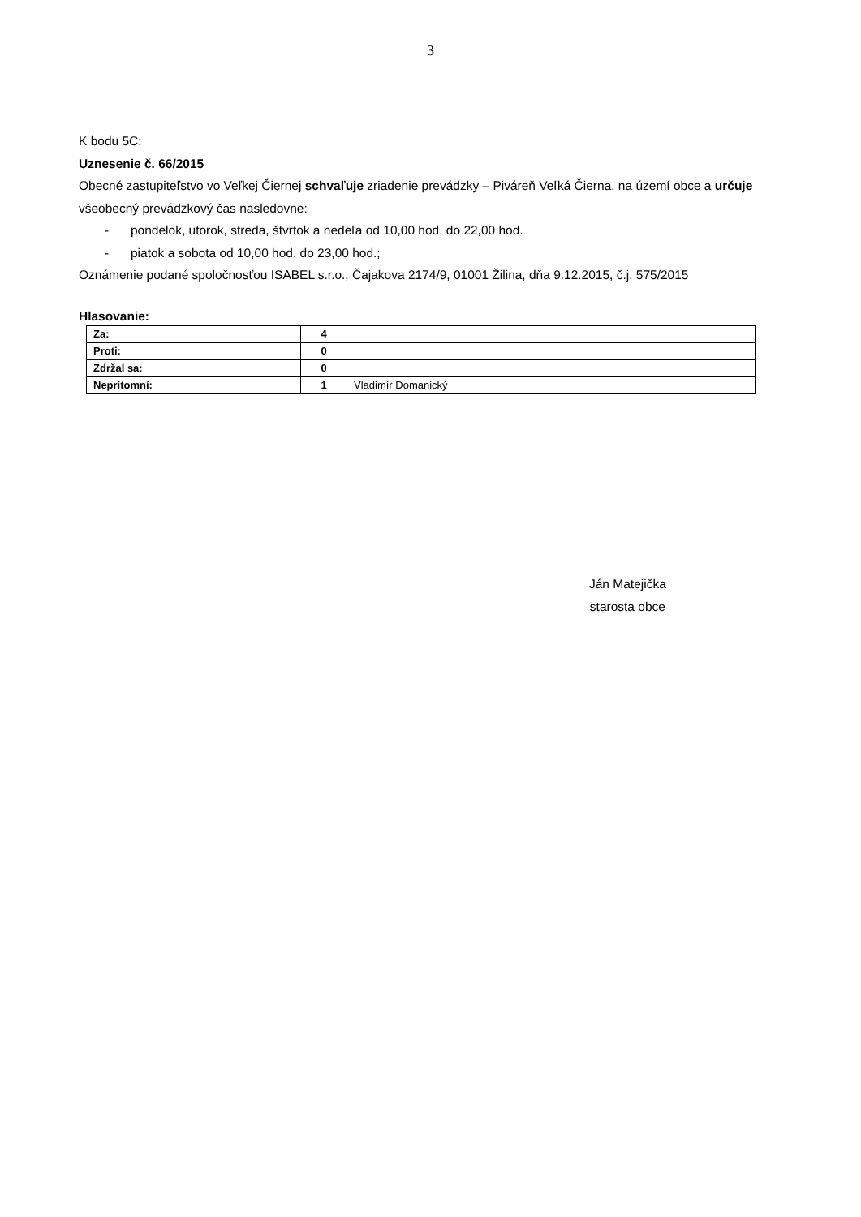3
K bodu 5C:
Uznesenie č. 66/2015
Obecné zastupiteľstvo vo Veľkej Čiernej schvaľuje zriadenie prevádzky – Piváreň Veľká Čierna, na území obce a určuje všeobecný prevádzkový čas nasledovne:
- pondelok, utorok, streda, štvrtok a nedeľa od 10,00 hod. do 22,00 hod.
- piatok a sobota od 10,00 hod. do 23,00 hod.;
Oznámenie podané spoločnosťou ISABEL s.r.o., Čajakova 2174/9, 01001 Žilina, dňa 9.12.2015, č.j. 575/2015
Hlasovanie:
| Za: | 4 | |
| Proti: | 0 | |
| Zdržal sa: | 0 | |
| Neprítomní: | 1 | Vladimír Domanický |
Ján Matejička
starosta obce